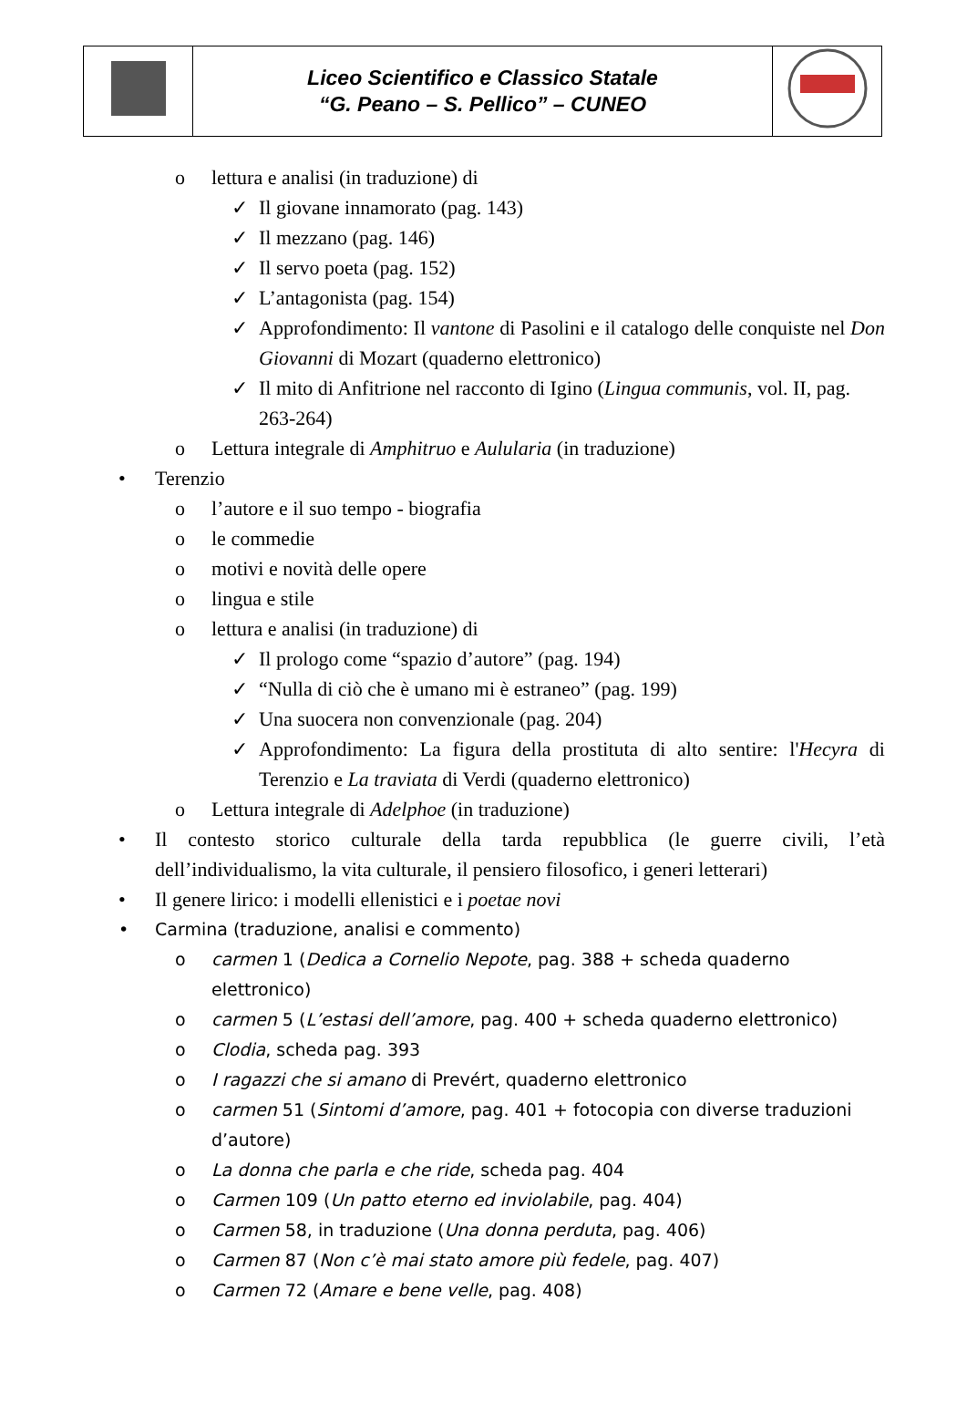| | Liceo Scientifico e Classico Statale “G. Peano – S. Pellico” – CUNEO | |
o lettura e analisi (in traduzione) di
✓ Il giovane innamorato (pag. 143)
✓ Il mezzano (pag. 146)
✓ Il servo poeta (pag. 152)
✓ L’antagonista (pag. 154)
✓ Approfondimento: Il vantone di Pasolini e il catalogo delle conquiste nel Don Giovanni di Mozart (quaderno elettronico)
✓ Il mito di Anfitrione nel racconto di Igino (Lingua communis, vol. II, pag. 263-264)
o Lettura integrale di Amphitruo e Aulularia (in traduzione)
• Terenzio
o l’autore e il suo tempo - biografia
o le commedie
o motivi e novità delle opere
o lingua e stile
o lettura e analisi (in traduzione) di
✓ Il prologo come “spazio d’autore” (pag. 194)
✓ “Nulla di ciò che è umano mi è estraneo” (pag. 199)
✓ Una suocera non convenzionale (pag. 204)
✓ Approfondimento: La figura della prostituta di alto sentire: l'Hecyra di Terenzio e La traviata di Verdi (quaderno elettronico)
o Lettura integrale di Adelphoe (in traduzione)
• Il contesto storico culturale della tarda repubblica (le guerre civili, l’età dell’individualismo, la vita culturale, il pensiero filosofico, i generi letterari)
• Il genere lirico: i modelli ellenistici e i poetae novi
• Carmina (traduzione, analisi e commento)
o carmen 1 (Dedica a Cornelio Nepote, pag. 388 + scheda quaderno elettronico)
o carmen 5 (L’estasi dell’amore, pag. 400 + scheda quaderno elettronico)
o Clodia, scheda pag. 393
o I ragazzi che si amano di Prevért, quaderno elettronico
o carmen 51 (Sintomi d’amore, pag. 401 + fotocopia con diverse traduzioni d’autore)
o La donna che parla e che ride, scheda pag. 404
o Carmen 109 (Un patto eterno ed inviolabile, pag. 404)
o Carmen 58, in traduzione (Una donna perduta, pag. 406)
o Carmen 87 (Non c’è mai stato amore più fedele, pag. 407)
o Carmen 72 (Amare e bene velle, pag. 408)